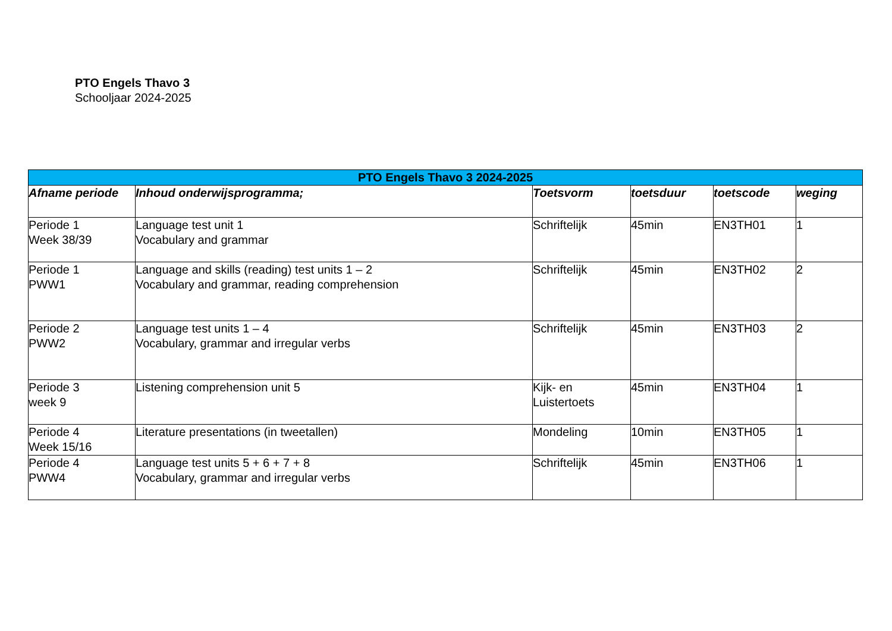PTO Engels Thavo 3
Schooljaar 2024-2025
| PTO Engels Thavo 3 2024-2025 | | | | | |
| --- | --- | --- | --- | --- | --- |
| Afname periode | Inhoud onderwijsprogramma; | Toetsvorm | toetsduur | toetscode | weging |
| Periode 1 Week 38/39 | Language test unit 1 Vocabulary and grammar | Schriftelijk | 45min | EN3TH01 | 1 |
| Periode 1 PWW1 | Language and skills (reading) test units 1 – 2 Vocabulary and grammar, reading comprehension | Schriftelijk | 45min | EN3TH02 | 2 |
| Periode 2 PWW2 | Language test units 1 – 4 Vocabulary, grammar and irregular verbs | Schriftelijk | 45min | EN3TH03 | 2 |
| Periode 3 week 9 | Listening comprehension unit 5 | Kijk- en Luistertoets | 45min | EN3TH04 | 1 |
| Periode 4 Week 15/16 | Literature presentations (in tweetallen) | Mondeling | 10min | EN3TH05 | 1 |
| Periode 4 PWW4 | Language test units 5 + 6 + 7 + 8 Vocabulary, grammar and irregular verbs | Schriftelijk | 45min | EN3TH06 | 1 |